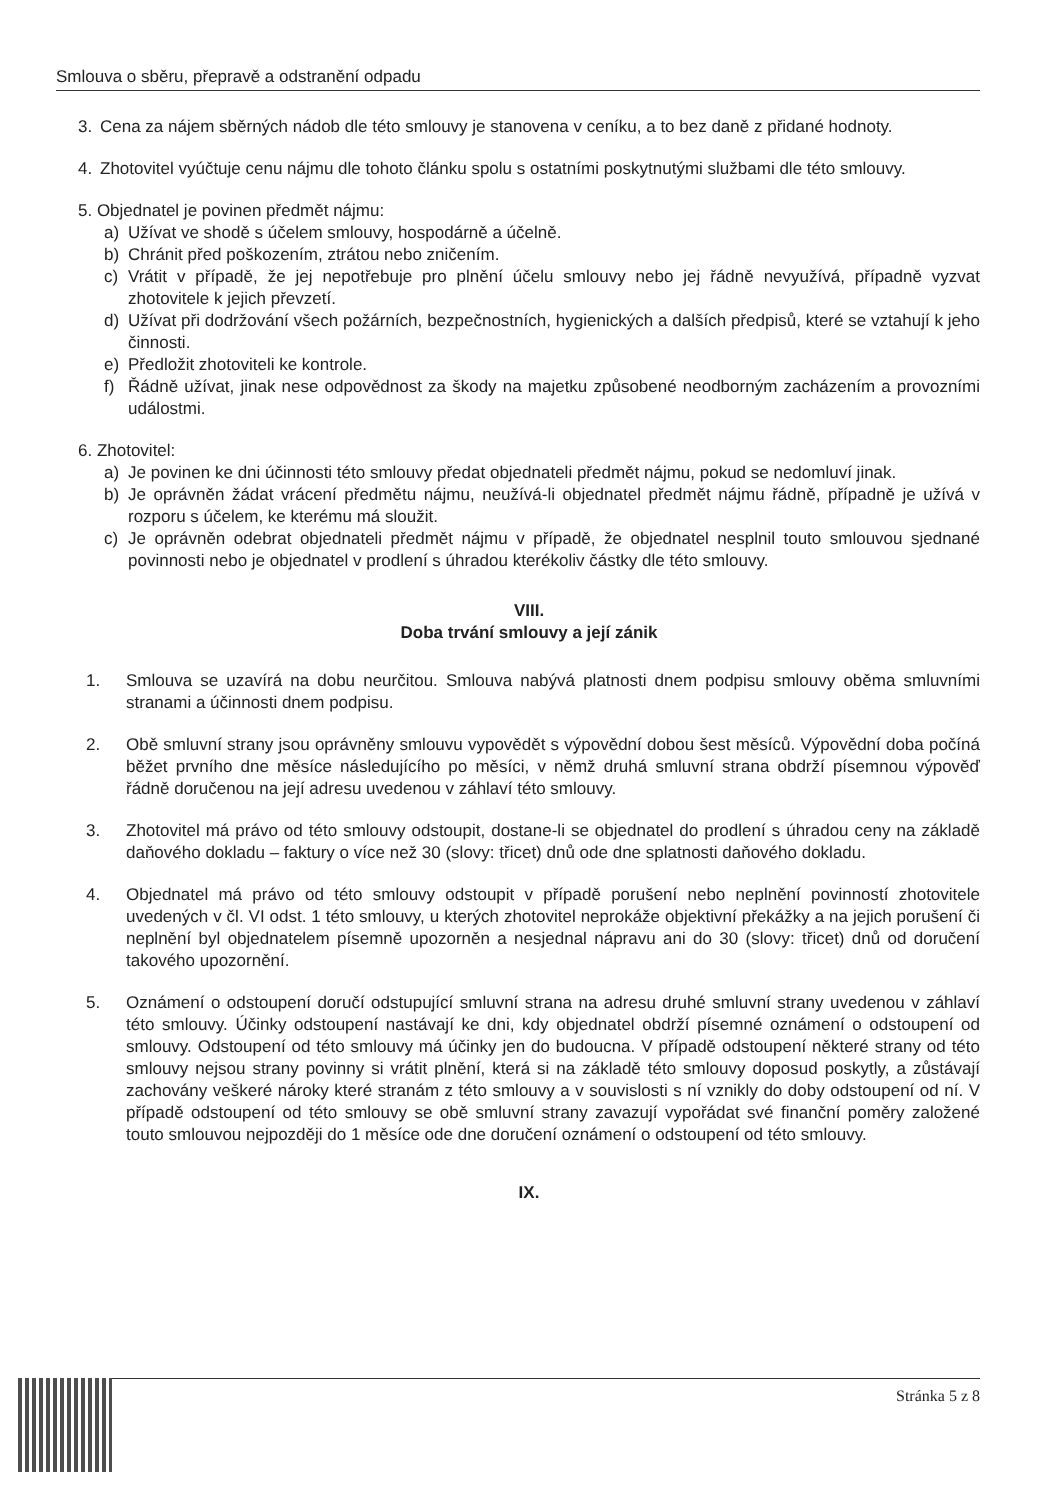Smlouva o sběru, přepravě a odstranění odpadu
3. Cena za nájem sběrných nádob dle této smlouvy je stanovena v ceníku, a to bez daně z přidané hodnoty.
4. Zhotovitel vyúčtuje cenu nájmu dle tohoto článku spolu s ostatními poskytnutými službami dle této smlouvy.
5. Objednatel je povinen předmět nájmu:
a) Užívat ve shodě s účelem smlouvy, hospodárně a účelně.
b) Chránit před poškozením, ztrátou nebo zničením.
c) Vrátit v případě, že jej nepotřebuje pro plnění účelu smlouvy nebo jej řádně nevyužívá, případně vyzvat zhotovitele k jejich převzetí.
d) Užívat při dodržování všech požárních, bezpečnostních, hygienických a dalších předpisů, které se vztahují k jeho činnosti.
e) Předložit zhotoviteli ke kontrole.
f) Řádně užívat, jinak nese odpovědnost za škody na majetku způsobené neodborným zacházením a provozními událostmi.
6. Zhotovitel:
a) Je povinen ke dni účinnosti této smlouvy předat objednateli předmět nájmu, pokud se nedomluví jinak.
b) Je oprávněn žádat vrácení předmětu nájmu, neužívá-li objednatel předmět nájmu řádně, případně je užívá v rozporu s účelem, ke kterému má sloužit.
c) Je oprávněn odebrat objednateli předmět nájmu v případě, že objednatel nesplnil touto smlouvou sjednané povinnosti nebo je objednatel v prodlení s úhradou kterékoliv částky dle této smlouvy.
VIII.
Doba trvání smlouvy a její zánik
1. Smlouva se uzavírá na dobu neurčitou. Smlouva nabývá platnosti dnem podpisu smlouvy oběma smluvními stranami a účinnosti dnem podpisu.
2. Obě smluvní strany jsou oprávněny smlouvu vypovědět s výpovědní dobou šest měsíců. Výpovědní doba počíná běžet prvního dne měsíce následujícího po měsíci, v němž druhá smluvní strana obdrží písemnou výpověď řádně doručenou na její adresu uvedenou v záhlaví této smlouvy.
3. Zhotovitel má právo od této smlouvy odstoupit, dostane-li se objednatel do prodlení s úhradou ceny na základě daňového dokladu – faktury o více než 30 (slovy: třicet) dnů ode dne splatnosti daňového dokladu.
4. Objednatel má právo od této smlouvy odstoupit v případě porušení nebo neplnění povinností zhotovitele uvedených v čl. VI odst. 1 této smlouvy, u kterých zhotovitel neprokáže objektivní překážky a na jejich porušení či neplnění byl objednatelem písemně upozorněn a nesjednal nápravu ani do 30 (slovy: třicet) dnů od doručení takového upozornění.
5. Oznámení o odstoupení doručí odstupující smluvní strana na adresu druhé smluvní strany uvedenou v záhlaví této smlouvy. Účinky odstoupení nastávají ke dni, kdy objednatel obdrží písemné oznámení o odstoupení od smlouvy. Odstoupení od této smlouvy má účinky jen do budoucna. V případě odstoupení některé strany od této smlouvy nejsou strany povinny si vrátit plnění, která si na základě této smlouvy doposud poskytly, a zůstávají zachovány veškeré nároky které stranám z této smlouvy a v souvislosti s ní vznikly do doby odstoupení od ní. V případě odstoupení od této smlouvy se obě smluvní strany zavazují vypořádat své finanční poměry založené touto smlouvou nejpozději do 1 měsíce ode dne doručení oznámení o odstoupení od této smlouvy.
IX.
Stránka 5 z 8